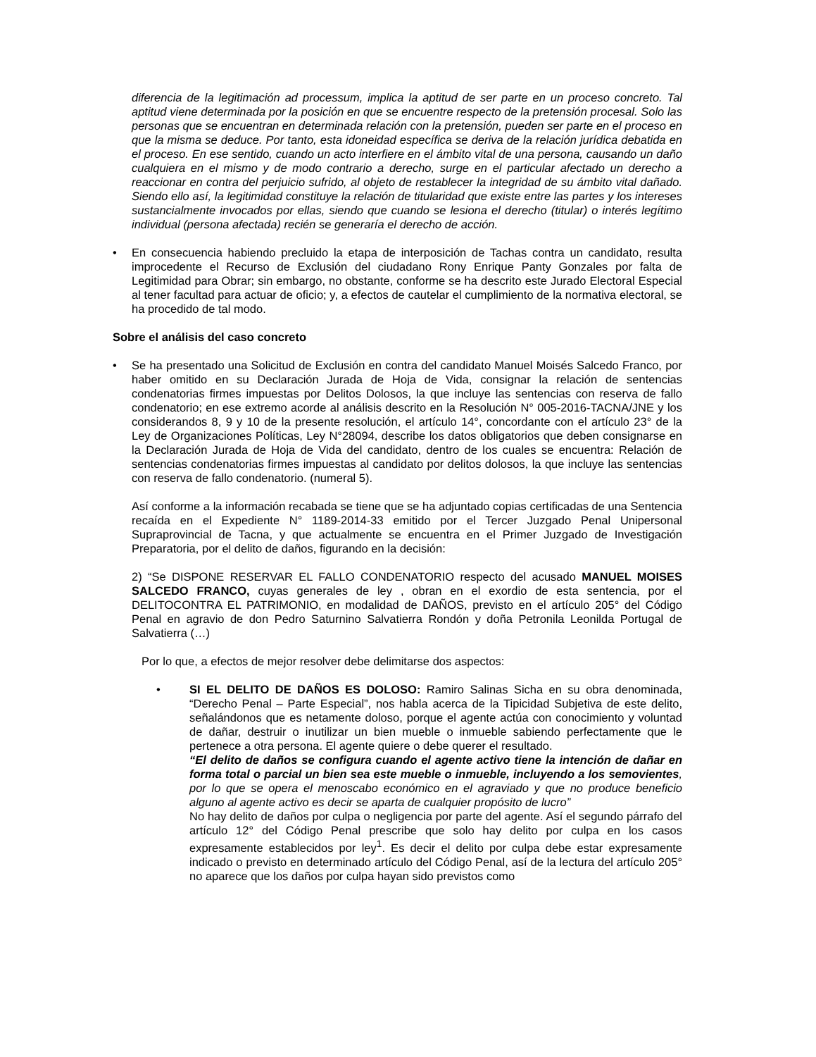diferencia de la legitimación ad processum, implica la aptitud de ser parte en un proceso concreto. Tal aptitud viene determinada por la posición en que se encuentre respecto de la pretensión procesal. Solo las personas que se encuentran en determinada relación con la pretensión, pueden ser parte en el proceso en que la misma se deduce. Por tanto, esta idoneidad específica se deriva de la relación jurídica debatida en el proceso. En ese sentido, cuando un acto interfiere en el ámbito vital de una persona, causando un daño cualquiera en el mismo y de modo contrario a derecho, surge en el particular afectado un derecho a reaccionar en contra del perjuicio sufrido, al objeto de restablecer la integridad de su ámbito vital dañado. Siendo ello así, la legitimidad constituye la relación de titularidad que existe entre las partes y los intereses sustancialmente invocados por ellas, siendo que cuando se lesiona el derecho (titular) o interés legítimo individual (persona afectada) recién se generaría el derecho de acción.
• En consecuencia habiendo precluido la etapa de interposición de Tachas contra un candidato, resulta improcedente el Recurso de Exclusión del ciudadano Rony Enrique Panty Gonzales por falta de Legitimidad para Obrar; sin embargo, no obstante, conforme se ha descrito este Jurado Electoral Especial al tener facultad para actuar de oficio; y, a efectos de cautelar el cumplimiento de la normativa electoral, se ha procedido de tal modo.
Sobre el análisis del caso concreto
• Se ha presentado una Solicitud de Exclusión en contra del candidato Manuel Moisés Salcedo Franco, por haber omitido en su Declaración Jurada de Hoja de Vida, consignar la relación de sentencias condenatorias firmes impuestas por Delitos Dolosos, la que incluye las sentencias con reserva de fallo condenatorio; en ese extremo acorde al análisis descrito en la Resolución N° 005-2016-TACNA/JNE y los considerandos 8, 9 y 10 de la presente resolución, el artículo 14°, concordante con el artículo 23° de la Ley de Organizaciones Políticas, Ley N°28094, describe los datos obligatorios que deben consignarse en la Declaración Jurada de Hoja de Vida del candidato, dentro de los cuales se encuentra: Relación de sentencias condenatorias firmes impuestas al candidato por delitos dolosos, la que incluye las sentencias con reserva de fallo condenatorio. (numeral 5).
Así conforme a la información recabada se tiene que se ha adjuntado copias certificadas de una Sentencia recaída en el Expediente N° 1189-2014-33 emitido por el Tercer Juzgado Penal Unipersonal Supraprovincial de Tacna, y que actualmente se encuentra en el Primer Juzgado de Investigación Preparatoria, por el delito de daños, figurando en la decisión:
2) “Se DISPONE RESERVAR EL FALLO CONDENATORIO respecto del acusado MANUEL MOISES SALCEDO FRANCO, cuyas generales de ley , obran en el exordio de esta sentencia, por el DELITOCONTRA EL PATRIMONIO, en modalidad de DAÑOS, previsto en el artículo 205° del Código Penal en agravio de don Pedro Saturnino Salvatierra Rondón y doña Petronila Leonilda Portugal de Salvatierra (…)
Por lo que, a efectos de mejor resolver debe delimitarse dos aspectos:
• SI EL DELITO DE DAÑOS ES DOLOSO: Ramiro Salinas Sicha en su obra denominada, “Derecho Penal – Parte Especial”, nos habla acerca de la Tipicidad Subjetiva de este delito, señalándonos que es netamente doloso, porque el agente actúa con conocimiento y voluntad de dañar, destruir o inutilizar un bien mueble o inmueble sabiendo perfectamente que le pertenece a otra persona. El agente quiere o debe querer el resultado.
“El delito de daños se configura cuando el agente activo tiene la intención de dañar en forma total o parcial un bien sea este mueble o inmueble, incluyendo a los semovientes, por lo que se opera el menoscabo económico en el agraviado y que no produce beneficio alguno al agente activo es decir se aparta de cualquier propósito de lucro”
No hay delito de daños por culpa o negligencia por parte del agente. Así el segundo párrafo del artículo 12° del Código Penal prescribe que solo hay delito por culpa en los casos expresamente establecidos por ley<sup>1</sup>. Es decir el delito por culpa debe estar expresamente indicado o previsto en determinado artículo del Código Penal, así de la lectura del artículo 205° no aparece que los daños por culpa hayan sido previstos como